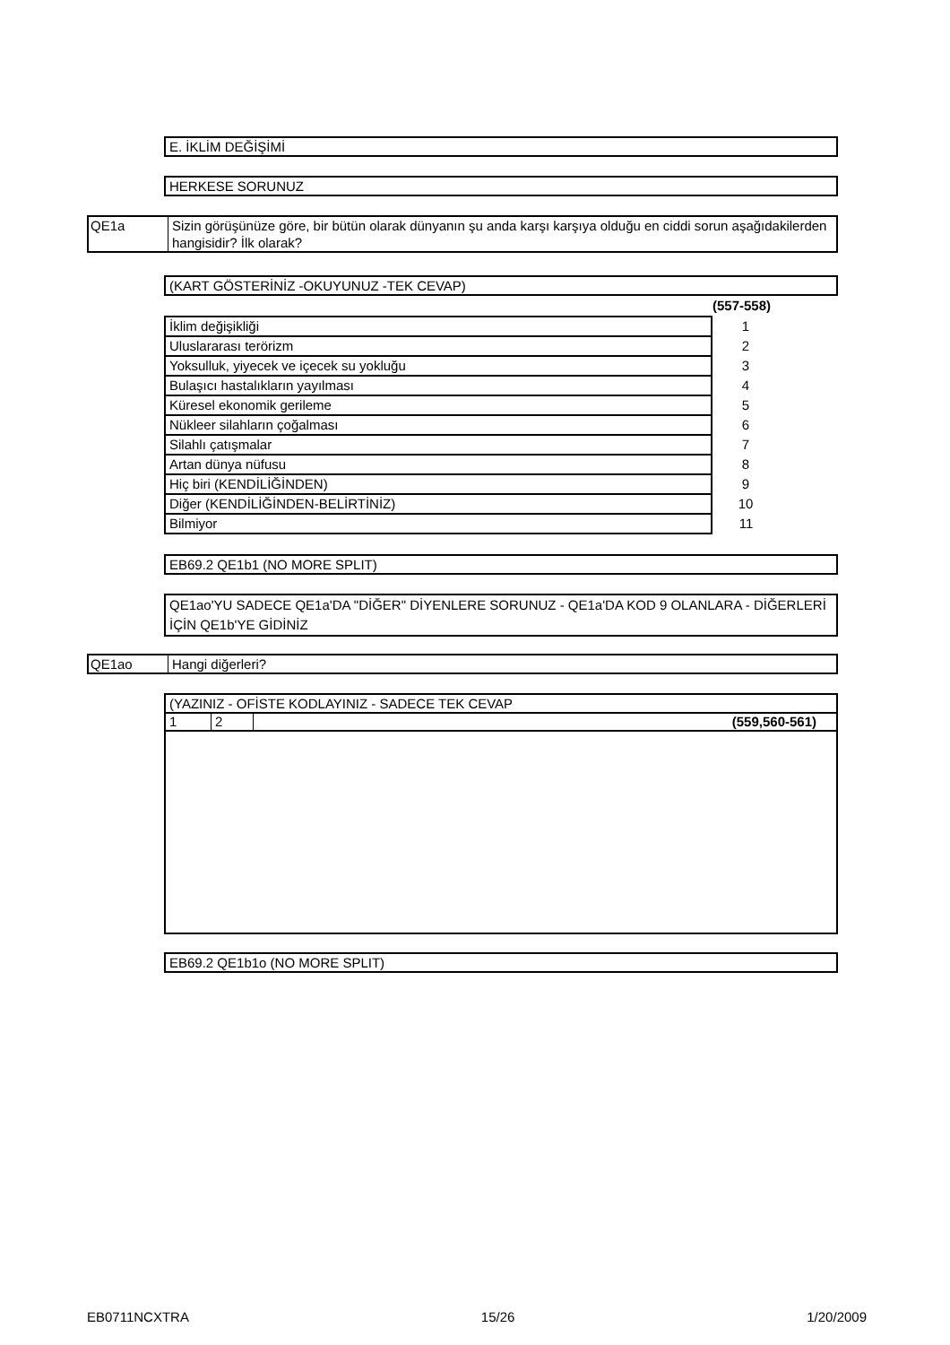E. İKLİM DEĞİŞİMİ
HERKESE SORUNUZ
QE1a Sizin görüşünüze göre, bir bütün olarak dünyanın şu anda karşı karşıya olduğu en ciddi sorun aşağıdakilerden hangisidir? İlk olarak?
(KART GÖSTERİNİZ -OKUYUNUZ -TEK CEVAP)
(557-558)
| İklim değişikliği | 1 |
| Uluslararası terörizm | 2 |
| Yoksulluk, yiyecek ve içecek su yokluğu | 3 |
| Bulaşıcı hastalıkların yayılması | 4 |
| Küresel ekonomik gerileme | 5 |
| Nükleer silahların çoğalması | 6 |
| Silahlı çatışmalar | 7 |
| Artan dünya nüfusu | 8 |
| Hiç biri (KENDİLİĞİNDEN) | 9 |
| Diğer (KENDİLİĞİNDEN-BELİRTİNİZ) | 10 |
| Bilmiyor | 11 |
EB69.2 QE1b1 (NO MORE SPLIT)
QE1ao'YU SADECE QE1a'DA "DİĞER" DİYENLERE SORUNUZ - QE1a'DA KOD 9 OLANLARA - DİĞERLERİ İÇİN QE1b'YE GİDİNİZ
QE1ao Hangi diğerleri?
(YAZINIZ - OFİSTE KODLAYINIZ - SADECE TEK CEVAP
1 2 (559,560-561)
EB69.2 QE1b1o (NO MORE SPLIT)
EB0711NCXTRA 15/26 1/20/2009